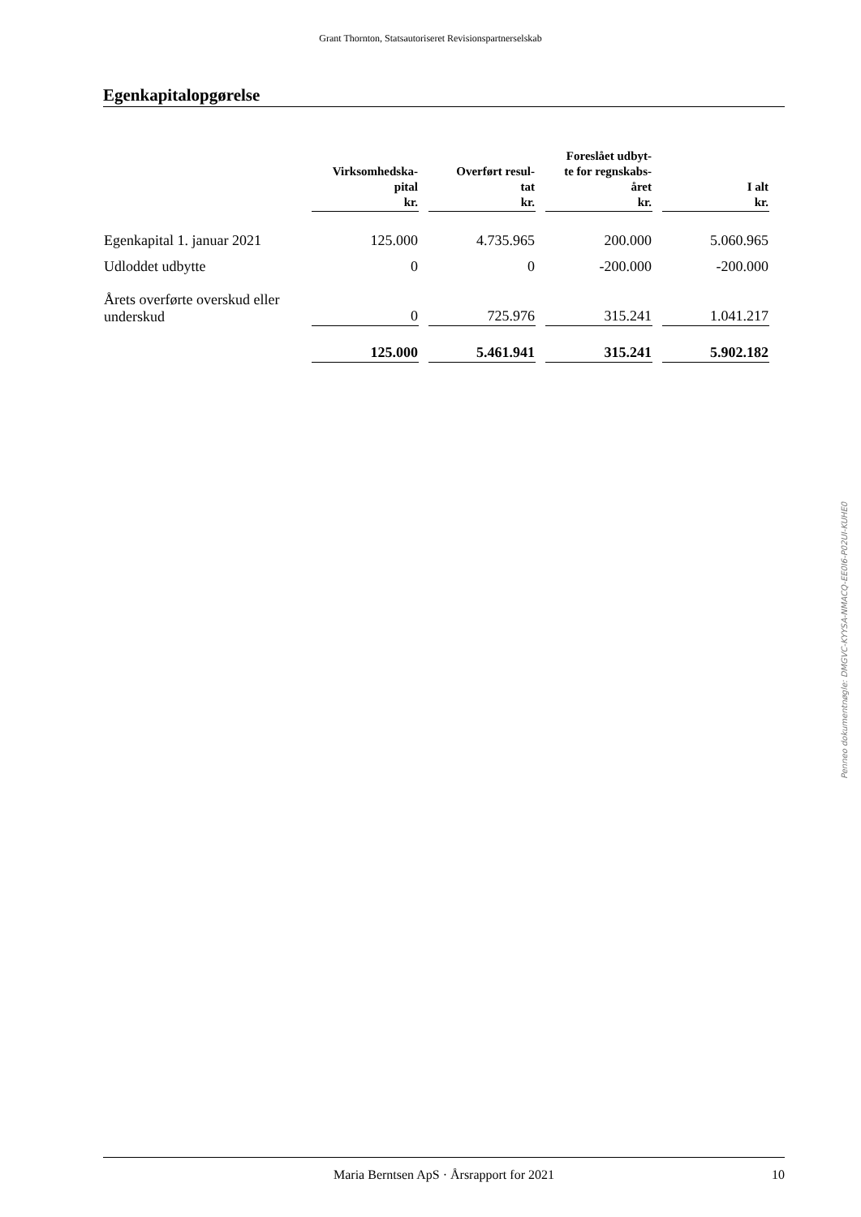Grant Thornton, Statsautoriseret Revisionspartnerselskab
Egenkapitalopgørelse
| | Virksomhedska- pital kr. | Overført resul- tat kr. | Foreslået udbyt- te for regnskabs- året kr. | I alt kr. |
| --- | --- | --- | --- | --- |
| Egenkapital 1. januar 2021 | 125.000 | 4.735.965 | 200.000 | 5.060.965 |
| Udloddet udbytte | 0 | 0 | -200.000 | -200.000 |
| Årets overførte overskud eller underskud | 0 | 725.976 | 315.241 | 1.041.217 |
| | 125.000 | 5.461.941 | 315.241 | 5.902.182 |
Penneo dokumentnøgle: DMGVC-KYYSA-NMACQ-EE0I6-P02UI-KUHE0
Maria Berntsen ApS · Årsrapport for 2021 10